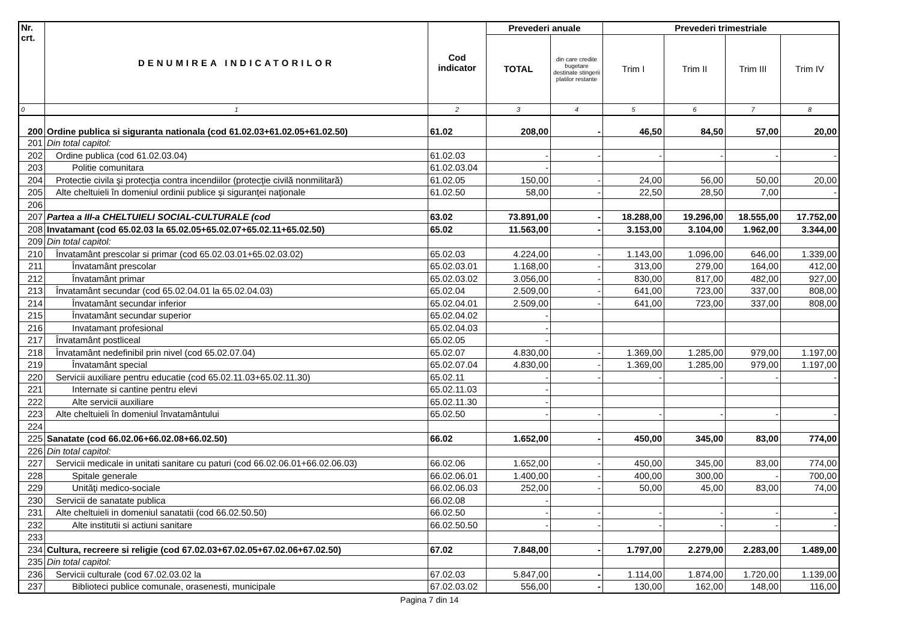| Nr. crt. | DENUMIREA INDICATORILOR | Cod indicator | Prevederi anuale | | Prevederi trimestriale | | | |
| --- | --- | --- | --- | --- | --- | --- | --- | --- |
| | | | TOTAL | din care credite bugetare destinate stingerii platilor restante | Trim I | Trim II | Trim III | Trim IV |
| 0 | 1 | 2 | 3 | 4 | 5 | 6 | 7 | 8 |
| 200 | Ordine publica si siguranta nationala (cod 61.02.03+61.02.05+61.02.50) | 61.02 | 208,00 | - | 46,50 | 84,50 | 57,00 | 20,00 |
| 201 | Din total capitol: | | | | | | | |
| 202 | Ordine publica (cod 61.02.03.04) | 61.02.03 | - | - | - | - | - | - |
| 203 | Politie comunitara | 61.02.03.04 | - | | | | | |
| 204 | Protectie civila şi protecţia contra incendiilor (protecţie civilă nonmilitară) | 61.02.05 | 150,00 | - | 24,00 | 56,00 | 50,00 | 20,00 |
| 205 | Alte cheltuieli în domeniul ordinii publice şi siguranţei naţionale | 61.02.50 | 58,00 | - | 22,50 | 28,50 | 7,00 | - |
| 206 | | | | | | | | |
| 207 | Partea a III-a CHELTUIELI SOCIAL-CULTURALE (cod | 63.02 | 73.891,00 | - | 18.288,00 | 19.296,00 | 18.555,00 | 17.752,00 |
| 208 | Invatamant (cod 65.02.03 la 65.02.05+65.02.07+65.02.11+65.02.50) | 65.02 | 11.563,00 | - | 3.153,00 | 3.104,00 | 1.962,00 | 3.344,00 |
| 209 | Din total capitol: | | | | | | | |
| 210 | Învatamânt prescolar si primar (cod 65.02.03.01+65.02.03.02) | 65.02.03 | 4.224,00 | - | 1.143,00 | 1.096,00 | 646,00 | 1.339,00 |
| 211 | Învatamânt prescolar | 65.02.03.01 | 1.168,00 | - | 313,00 | 279,00 | 164,00 | 412,00 |
| 212 | Învatamânt primar | 65.02.03.02 | 3.056,00 | - | 830,00 | 817,00 | 482,00 | 927,00 |
| 213 | Învatamânt secundar (cod 65.02.04.01 la 65.02.04.03) | 65.02.04 | 2.509,00 | - | 641,00 | 723,00 | 337,00 | 808,00 |
| 214 | Învatamânt secundar inferior | 65.02.04.01 | 2.509,00 | - | 641,00 | 723,00 | 337,00 | 808,00 |
| 215 | Învatamânt secundar superior | 65.02.04.02 | - | | | | | |
| 216 | Invatamant profesional | 65.02.04.03 | - | | | | | |
| 217 | Învatamânt postliceal | 65.02.05 | - | | | | | |
| 218 | Învatamânt nedefinibil prin nivel (cod 65.02.07.04) | 65.02.07 | 4.830,00 | - | 1.369,00 | 1.285,00 | 979,00 | 1.197,00 |
| 219 | Învatamânt special | 65.02.07.04 | 4.830,00 | - | 1.369,00 | 1.285,00 | 979,00 | 1.197,00 |
| 220 | Servicii auxiliare pentru educatie (cod 65.02.11.03+65.02.11.30) | 65.02.11 | - | - | - | - | - | - |
| 221 | Internate si cantine pentru elevi | 65.02.11.03 | - | | | | | |
| 222 | Alte servicii auxiliare | 65.02.11.30 | - | | | | | |
| 223 | Alte cheltuieli în domeniul învatamântului | 65.02.50 | - | - | - | - | - | - |
| 224 | | | | | | | | |
| 225 | Sanatate (cod 66.02.06+66.02.08+66.02.50) | 66.02 | 1.652,00 | - | 450,00 | 345,00 | 83,00 | 774,00 |
| 226 | Din total capitol: | | | | | | | |
| 227 | Servicii medicale in unitati sanitare cu paturi (cod 66.02.06.01+66.02.06.03) | 66.02.06 | 1.652,00 | - | 450,00 | 345,00 | 83,00 | 774,00 |
| 228 | Spitale generale | 66.02.06.01 | 1.400,00 | - | 400,00 | 300,00 | - | 700,00 |
| 229 | Unităţi medico-sociale | 66.02.06.03 | 252,00 | - | 50,00 | 45,00 | 83,00 | 74,00 |
| 230 | Servicii de sanatate publica | 66.02.08 | - | | | | | |
| 231 | Alte cheltuieli in domeniul sanatatii (cod 66.02.50.50) | 66.02.50 | - | - | - | - | - | - |
| 232 | Alte institutii si actiuni sanitare | 66.02.50.50 | - | - | - | - | - | - |
| 233 | | | | | | | | |
| 234 | Cultura, recreere si religie (cod 67.02.03+67.02.05+67.02.06+67.02.50) | 67.02 | 7.848,00 | - | 1.797,00 | 2.279,00 | 2.283,00 | 1.489,00 |
| 235 | Din total capitol: | | | | | | | |
| 236 | Servicii culturale (cod 67.02.03.02 la | 67.02.03 | 5.847,00 | - | 1.114,00 | 1.874,00 | 1.720,00 | 1.139,00 |
| 237 | Biblioteci publice comunale, orasenesti, municipale | 67.02.03.02 | 556,00 | - | 130,00 | 162,00 | 148,00 | 116,00 |
Pagina 7 din 14